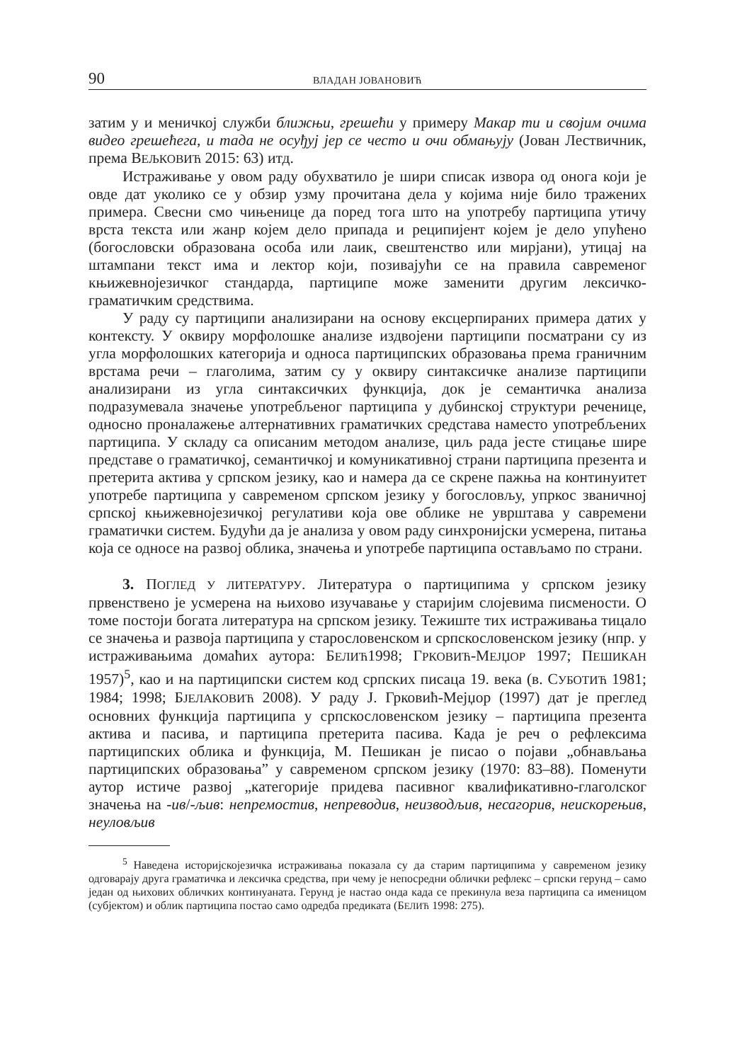90 ВЛАДАН ЈОВАНОВИЋ
затим у и меничкој служби ближњи, грешећи у примеру Макар ти и својим очима видео грешећега, и тада не осуђуј јер се често и очи обмањују (Јован Лествичник, према ВЕЉКОВИЋ 2015: 63) итд.
Истраживање у овом раду обухватило је шири списак извора од онога који је овде дат уколико се у обзир узму прочитана дела у којима није било тражених примера. Свесни смо чињенице да поред тога што на употребу партиципа утичу врста текста или жанр којем дело припада и реципијент којем је дело упућено (богословски образована особа или лаик, свештенство или мирјани), утицај на штампани текст има и лектор који, позивајући се на правила савременог књижевнојезичког стандарда, партиципе може заменити другим лексичко-граматичким средствима.
У раду су партиципи анализирани на основу ексцерпираних примера датих у контексту. У оквиру морфолошке анализе издвојени партиципи посматрани су из угла морфолошких категорија и односа партиципских образовања према граничним врстама речи – глаголима, затим су у оквиру синтаксичке анализе партиципи анализирани из угла синтаксичких функција, док је семантичка анализа подразумевала значење употребљеног партиципа у дубинској структури реченице, односно проналажење алтернативних граматичких средстава наместо употребљених партиципа. У складу са описаним методом анализе, циљ рада јесте стицање шире представе о граматичкој, семантичкој и комуникативној страни партиципа презента и претерита актива у српском језику, као и намера да се скрене пажња на континуитет употребе партиципа у савременом српском језику у богословљу, упркос званичној српској књижевнојезичкој регулативи која ове облике не уврштава у савремени граматички систем. Будући да је анализа у овом раду синхронијски усмерена, питања која се односе на развој облика, значења и употребе партиципа остављамо по страни.
3. ПОГЛЕД У ЛИТЕРАТУРУ. Литература о партиципима у српском језику првенствено је усмерена на њихово изучавање у старијим слојевима писмености. О томе постоји богата литература на српском језику. Тежиште тих истраживања тицало се значења и развоја партиципа у старословенском и српскословенском језику (нпр. у истраживањима домаћих аутора: БЕЛИЋ1998; ГРКОВИЋ-МЕЈЏОР 1997; ПЕШИКАН 1957)<sup>5</sup>, као и на партиципски систем код српских писаца 19. века (в. СУБОТИЋ 1981; 1984; 1998; БЈЕЛАКОВИЋ 2008). У раду Ј. Грковић-Мејџор (1997) дат је преглед основних функција партиципа у српскословенском језику – партиципа презента актива и пасива, и партиципа претерита пасива. Када је реч о рефлексима партиципских облика и функција, М. Пешикан је писао о појави „обнављања партиципских образовања” у савременом српском језику (1970: 83–88). Поменути аутор истиче развој „категорије придева пасивног квалификативно-глаголског значења на -ив/-љив: непремостив, непреводив, неизводљив, несагорив, неискорењив, неуловљив
<sup>5</sup> Наведена историјскојезичка истраживања показала су да старим партиципима у савременом језику одговарају друга граматичка и лексичка средства, при чему је непосредни облички рефлекс – српски герунд – само један од њихових обличких континуаната. Герунд је настао онда када се прекинула веза партиципа са именицом (субјектом) и облик партиципа постао само одредба предиката (БЕЛИЋ 1998: 275).